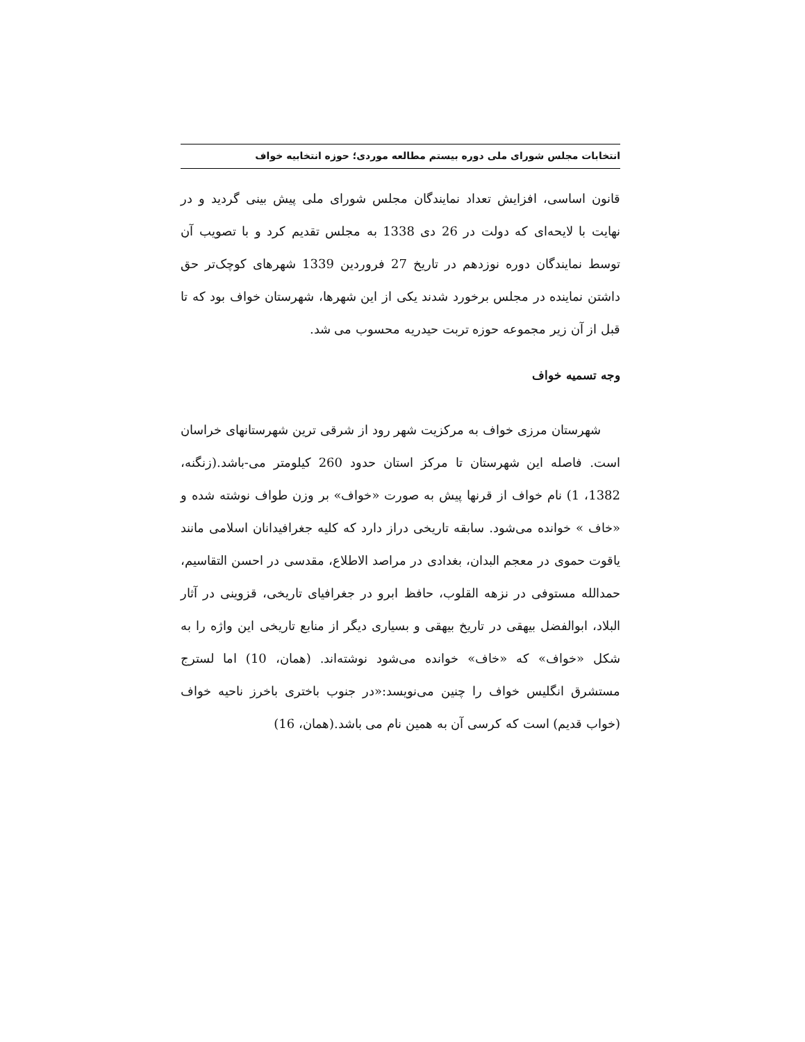انتخابات مجلس شورای ملی دوره بیستم مطالعه موردی؛ حوزه انتخابیه خواف
قانون اساسی، افزایش تعداد نمایندگان مجلس شورای ملی پیش بینی گردید و در نهایت با لایحه‌ای که دولت در 26 دی 1338 به مجلس تقدیم کرد و با تصویب آن توسط نمایندگان دوره نوزدهم در تاریخ 27 فروردین 1339 شهرهای کوچک‌تر حق داشتن نماینده در مجلس برخورد شدند یکی از این شهرها، شهرستان خواف بود که تا قبل از آن زیر مجموعه حوزه تربت حیدریه محسوب می شد.
وجه تسمیه خواف
شهرستان مرزی خواف به مرکزیت شهر رود از شرقی ترین شهرستانهای خراسان است. فاصله این شهرستان تا مرکز استان حدود 260 کیلومتر می-باشد.(زنگنه، 1382، 1) نام خواف از قرنها پیش به صورت «خواف» بر وزن طواف نوشته شده و «خاف » خوانده می‌شود. سابقه تاریخی دراز دارد که کلیه جغرافیدانان اسلامی مانند یاقوت حموی در معجم البدان، بغدادی در مراصد الاطلاع، مقدسی در احسن التقاسیم، حمدالله مستوفی در نزهه القلوب، حافظ ابرو در جغرافیای تاریخی، قزوینی در آثار البلاد، ابوالفضل بیهقی در تاریخ بیهقی و بسیاری دیگر از منابع تاریخی این واژه را به شکل «خواف» که «خاف» خوانده می‌شود نوشته‌اند. (همان، 10) اما لسترج مستشرق انگلیس خواف را چنین می‌نویسد:«در جنوب باختری باخرز ناحیه خواف (خواب قدیم) است که کرسی آن به همین نام می باشد.(همان، 16)